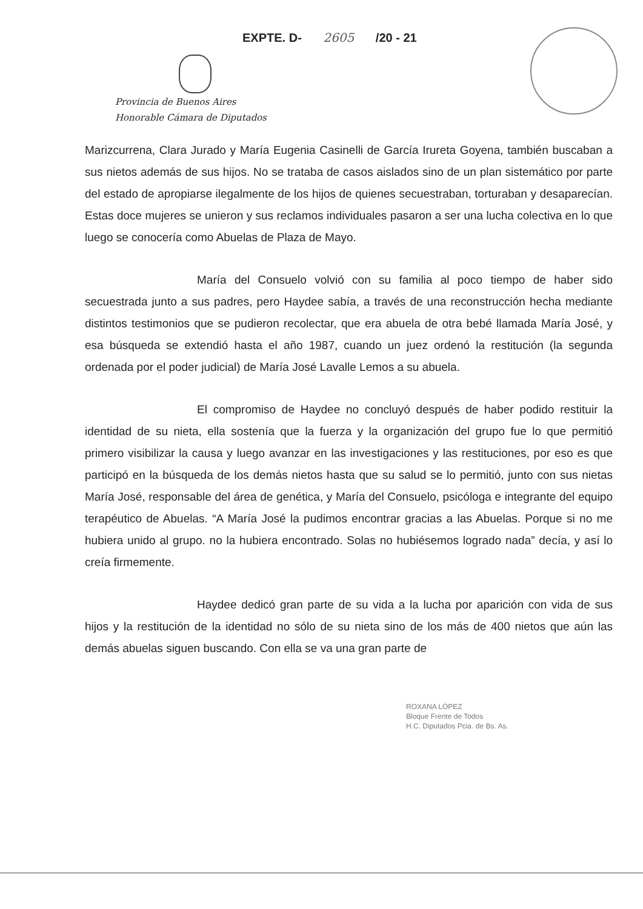EXPTE. D- 2605 /20 - 21
Provincia de Buenos Aires
Honorable Cámara de Diputados
Marizcurrena, Clara Jurado y María Eugenia Casinelli de García Irureta Goyena, también buscaban a sus nietos además de sus hijos. No se trataba de casos aislados sino de un plan sistemático por parte del estado de apropiarse ilegalmente de los hijos de quienes secuestraban, torturaban y desaparecían. Estas doce mujeres se unieron y sus reclamos individuales pasaron a ser una lucha colectiva en lo que luego se conocería como Abuelas de Plaza de Mayo.
María del Consuelo volvió con su familia al poco tiempo de haber sido secuestrada junto a sus padres, pero Haydee sabía, a través de una reconstrucción hecha mediante distintos testimonios que se pudieron recolectar, que era abuela de otra bebé llamada María José, y esa búsqueda se extendió hasta el año 1987, cuando un juez ordenó la restitución (la segunda ordenada por el poder judicial) de María José Lavalle Lemos a su abuela.
El compromiso de Haydee no concluyó después de haber podido restituir la identidad de su nieta, ella sostenía que la fuerza y la organización del grupo fue lo que permitió primero visibilizar la causa y luego avanzar en las investigaciones y las restituciones, por eso es que participó en la búsqueda de los demás nietos hasta que su salud se lo permitió, junto con sus nietas María José, responsable del área de genética, y María del Consuelo, psicóloga e integrante del equipo terapéutico de Abuelas. “A María José la pudimos encontrar gracias a las Abuelas. Porque si no me hubiera unido al grupo. no la hubiera encontrado. Solas no hubiésemos logrado nada” decía, y así lo creía firmemente.
Haydee dedicó gran parte de su vida a la lucha por aparición con vida de sus hijos y la restitución de la identidad no sólo de su nieta sino de los más de 400 nietos que aún las demás abuelas siguen buscando. Con ella se va una gran parte de
ROXANA LÓPEZ
Bloque Frente de Todos
H.C. Diputados Pcia. de Bs. As.